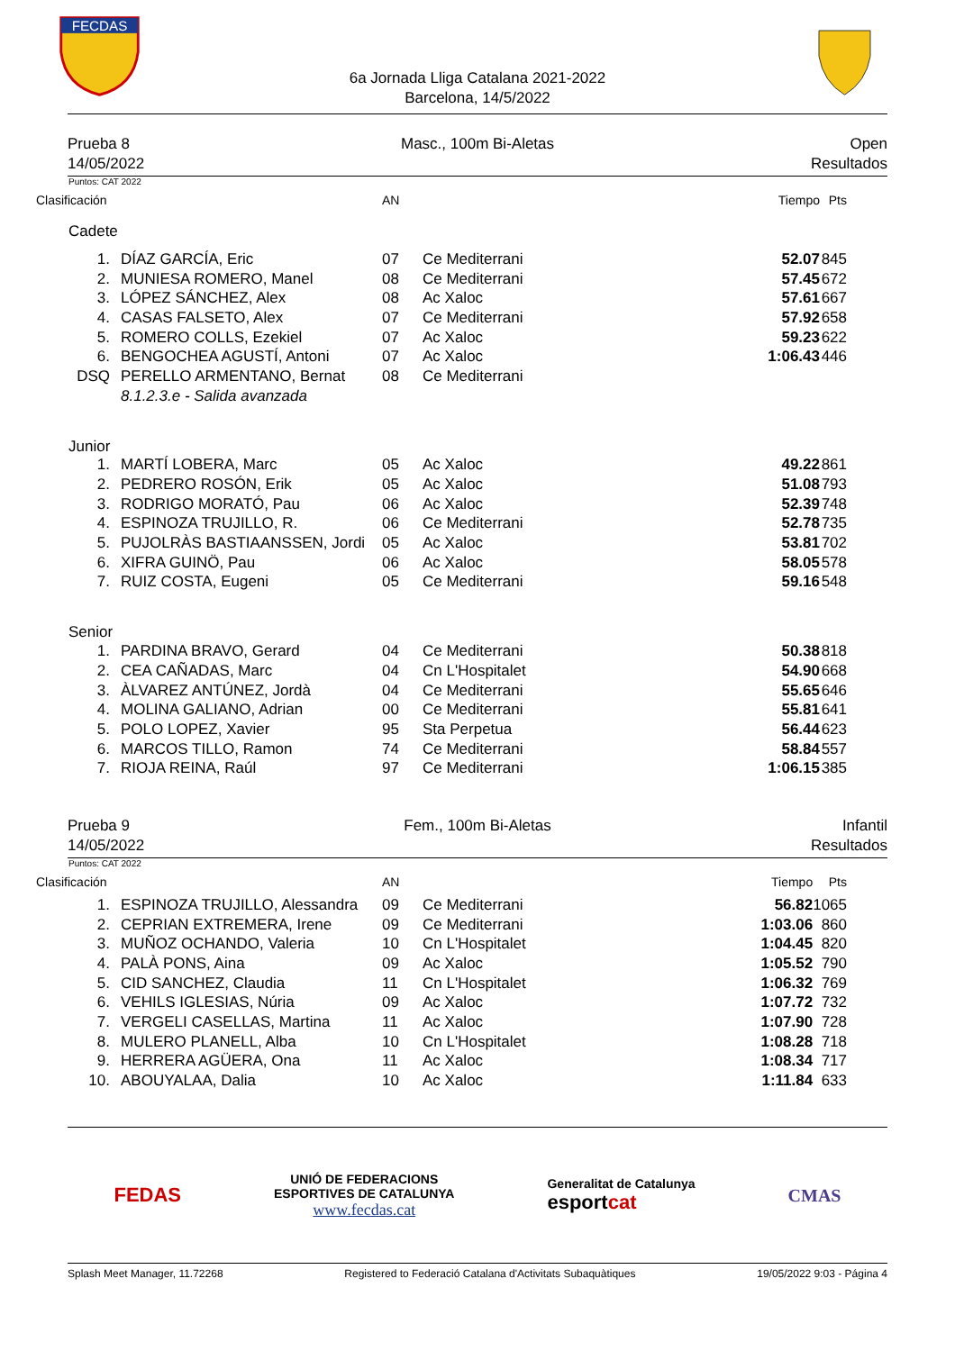FECDAS
6a Jornada Lliga Catalana 2021-2022
Barcelona, 14/5/2022
Prueba 8
14/05/2022
Masc., 100m Bi-Aletas Open
Resultados
Puntos: CAT 2022
| Clasificación | | AN | | Tiempo | Pts |
| --- | --- | --- | --- | --- | --- |
| Cadete | | | | | |
| 1. | DÍAZ GARCÍA, Eric | 07 | Ce Mediterrani | 52.07 | 845 |
| 2. | MUNIESA ROMERO, Manel | 08 | Ce Mediterrani | 57.45 | 672 |
| 3. | LÓPEZ SÁNCHEZ, Alex | 08 | Ac Xaloc | 57.61 | 667 |
| 4. | CASAS FALSETO, Alex | 07 | Ce Mediterrani | 57.92 | 658 |
| 5. | ROMERO COLLS, Ezekiel | 07 | Ac Xaloc | 59.23 | 622 |
| 6. | BENGOCHEA AGUSTÍ, Antoni | 07 | Ac Xaloc | 1:06.43 | 446 |
| DSQ | PERELLO ARMENTANO, Bernat | 08 | Ce Mediterrani | | |
| | 8.1.2.3.e - Salida avanzada | | | | |
| Junior | | | | | |
| 1. | MARTÍ LOBERA, Marc | 05 | Ac Xaloc | 49.22 | 861 |
| 2. | PEDRERO ROSÓN, Erik | 05 | Ac Xaloc | 51.08 | 793 |
| 3. | RODRIGO MORATÓ, Pau | 06 | Ac Xaloc | 52.39 | 748 |
| 4. | ESPINOZA TRUJILLO, R. | 06 | Ce Mediterrani | 52.78 | 735 |
| 5. | PUJOLRÀS BASTIAANSSEN, Jordi | 05 | Ac Xaloc | 53.81 | 702 |
| 6. | XIFRA GUINÖ, Pau | 06 | Ac Xaloc | 58.05 | 578 |
| 7. | RUIZ COSTA, Eugeni | 05 | Ce Mediterrani | 59.16 | 548 |
| Senior | | | | | |
| 1. | PARDINA BRAVO, Gerard | 04 | Ce Mediterrani | 50.38 | 818 |
| 2. | CEA CAÑADAS, Marc | 04 | Cn L'Hospitalet | 54.90 | 668 |
| 3. | ÀLVAREZ ANTÚNEZ, Jordà | 04 | Ce Mediterrani | 55.65 | 646 |
| 4. | MOLINA GALIANO, Adrian | 00 | Ce Mediterrani | 55.81 | 641 |
| 5. | POLO LOPEZ, Xavier | 95 | Sta Perpetua | 56.44 | 623 |
| 6. | MARCOS TILLO, Ramon | 74 | Ce Mediterrani | 58.84 | 557 |
| 7. | RIOJA REINA, Raúl | 97 | Ce Mediterrani | 1:06.15 | 385 |
Prueba 9
14/05/2022
Fem., 100m Bi-Aletas Infantil
Resultados
Puntos: CAT 2022
| Clasificación | | AN | | Tiempo | Pts |
| --- | --- | --- | --- | --- | --- |
| 1. | ESPINOZA TRUJILLO, Alessandra | 09 | Ce Mediterrani | 56.82 | 1065 |
| 2. | CEPRIAN EXTREMERA, Irene | 09 | Ce Mediterrani | 1:03.06 | 860 |
| 3. | MUÑOZ OCHANDO, Valeria | 10 | Cn L'Hospitalet | 1:04.45 | 820 |
| 4. | PALÀ PONS, Aina | 09 | Ac Xaloc | 1:05.52 | 790 |
| 5. | CID SANCHEZ, Claudia | 11 | Cn L'Hospitalet | 1:06.32 | 769 |
| 6. | VEHILS IGLESIAS, Núria | 09 | Ac Xaloc | 1:07.72 | 732 |
| 7. | VERGELI CASELLAS, Martina | 11 | Ac Xaloc | 1:07.90 | 728 |
| 8. | MULERO PLANELL, Alba | 10 | Cn L'Hospitalet | 1:08.28 | 718 |
| 9. | HERRERA AGÜERA, Ona | 11 | Ac Xaloc | 1:08.34 | 717 |
| 10. | ABOUYALAA, Dalia | 10 | Ac Xaloc | 1:11.84 | 633 |
FEDAS
UNIÓ DE FEDERACIONS
ESPORTIVES DE CATALUNYA
www.fecdas.cat
Generalitat de Catalunya
esportcat
CMAS
Splash Meet Manager, 11.72268 Registered to Federació Catalana d'Activitats Subaquàtiques 19/05/2022 9:03 - Página 4